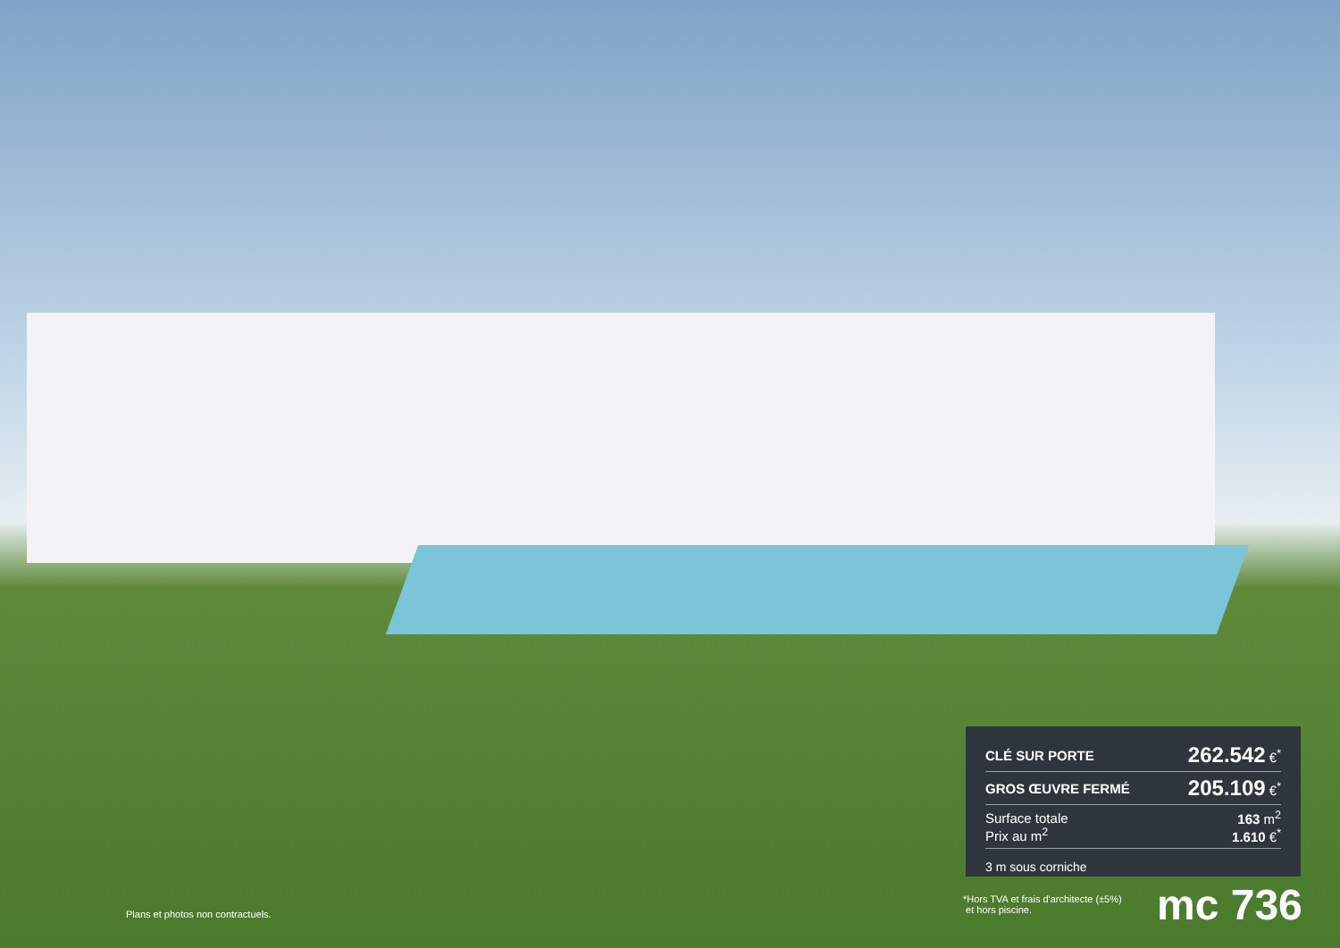| CLÉ SUR PORTE | 262.542 €<sup>*</sup> |
| GROS ŒUVRE FERMÉ | 205.109 €<sup>*</sup> |
| Surface totale Prix au m<sup>2</sup> | 163 m<sup>2</sup> 1.610 €<sup>*</sup> |
3 m sous corniche
Plans et photos non contractuels.
*Hors TVA et frais d'architecte (±5%)
et hors piscine.
mc 736